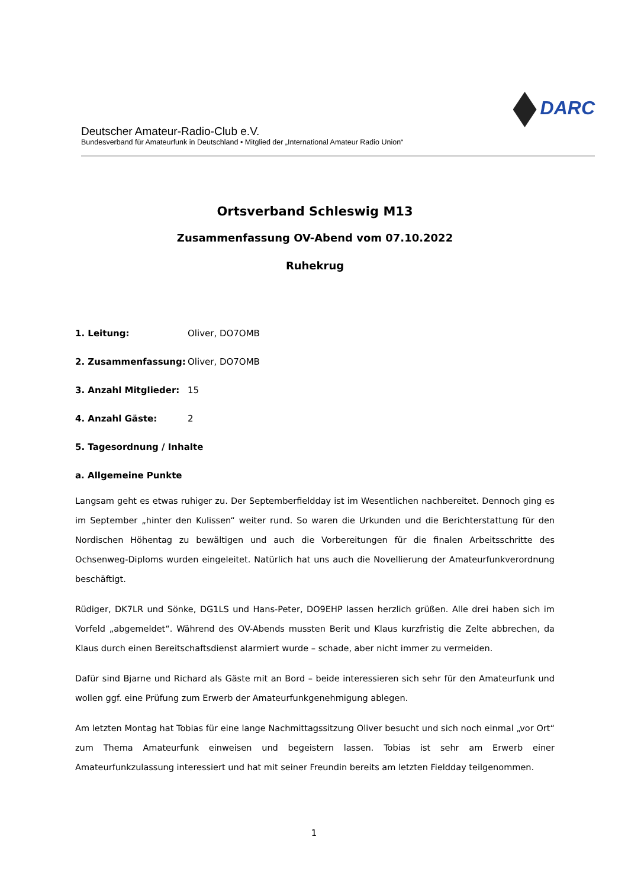Deutscher Amateur-Radio-Club e.V.
Bundesverband für Amateurfunk in Deutschland • Mitglied der „International Amateur Radio Union“
DARC
Ortsverband Schleswig M13
Zusammenfassung OV-Abend vom 07.10.2022
Ruhekrug
1. Leitung: Oliver, DO7OMB
2. Zusammenfassung: Oliver, DO7OMB
3. Anzahl Mitglieder: 15
4. Anzahl Gäste: 2
5. Tagesordnung / Inhalte
a. Allgemeine Punkte
Langsam geht es etwas ruhiger zu. Der Septemberfieldday ist im Wesentlichen nachbereitet. Dennoch ging es im September „hinter den Kulissen“ weiter rund. So waren die Urkunden und die Berichterstattung für den Nordischen Höhentag zu bewältigen und auch die Vorbereitungen für die finalen Arbeitsschritte des Ochsenweg-Diploms wurden eingeleitet. Natürlich hat uns auch die Novellierung der Amateurfunkverordnung beschäftigt.
Rüdiger, DK7LR und Sönke, DG1LS und Hans-Peter, DO9EHP lassen herzlich grüßen. Alle drei haben sich im Vorfeld „abgemeldet“. Während des OV-Abends mussten Berit und Klaus kurzfristig die Zelte abbrechen, da Klaus durch einen Bereitschaftsdienst alarmiert wurde – schade, aber nicht immer zu vermeiden.
Dafür sind Bjarne und Richard als Gäste mit an Bord – beide interessieren sich sehr für den Amateurfunk und wollen ggf. eine Prüfung zum Erwerb der Amateurfunkgenehmigung ablegen.
Am letzten Montag hat Tobias für eine lange Nachmittagssitzung Oliver besucht und sich noch einmal „vor Ort“ zum Thema Amateurfunk einweisen und begeistern lassen. Tobias ist sehr am Erwerb einer Amateurfunkzulassung interessiert und hat mit seiner Freundin bereits am letzten Fieldday teilgenommen.
1